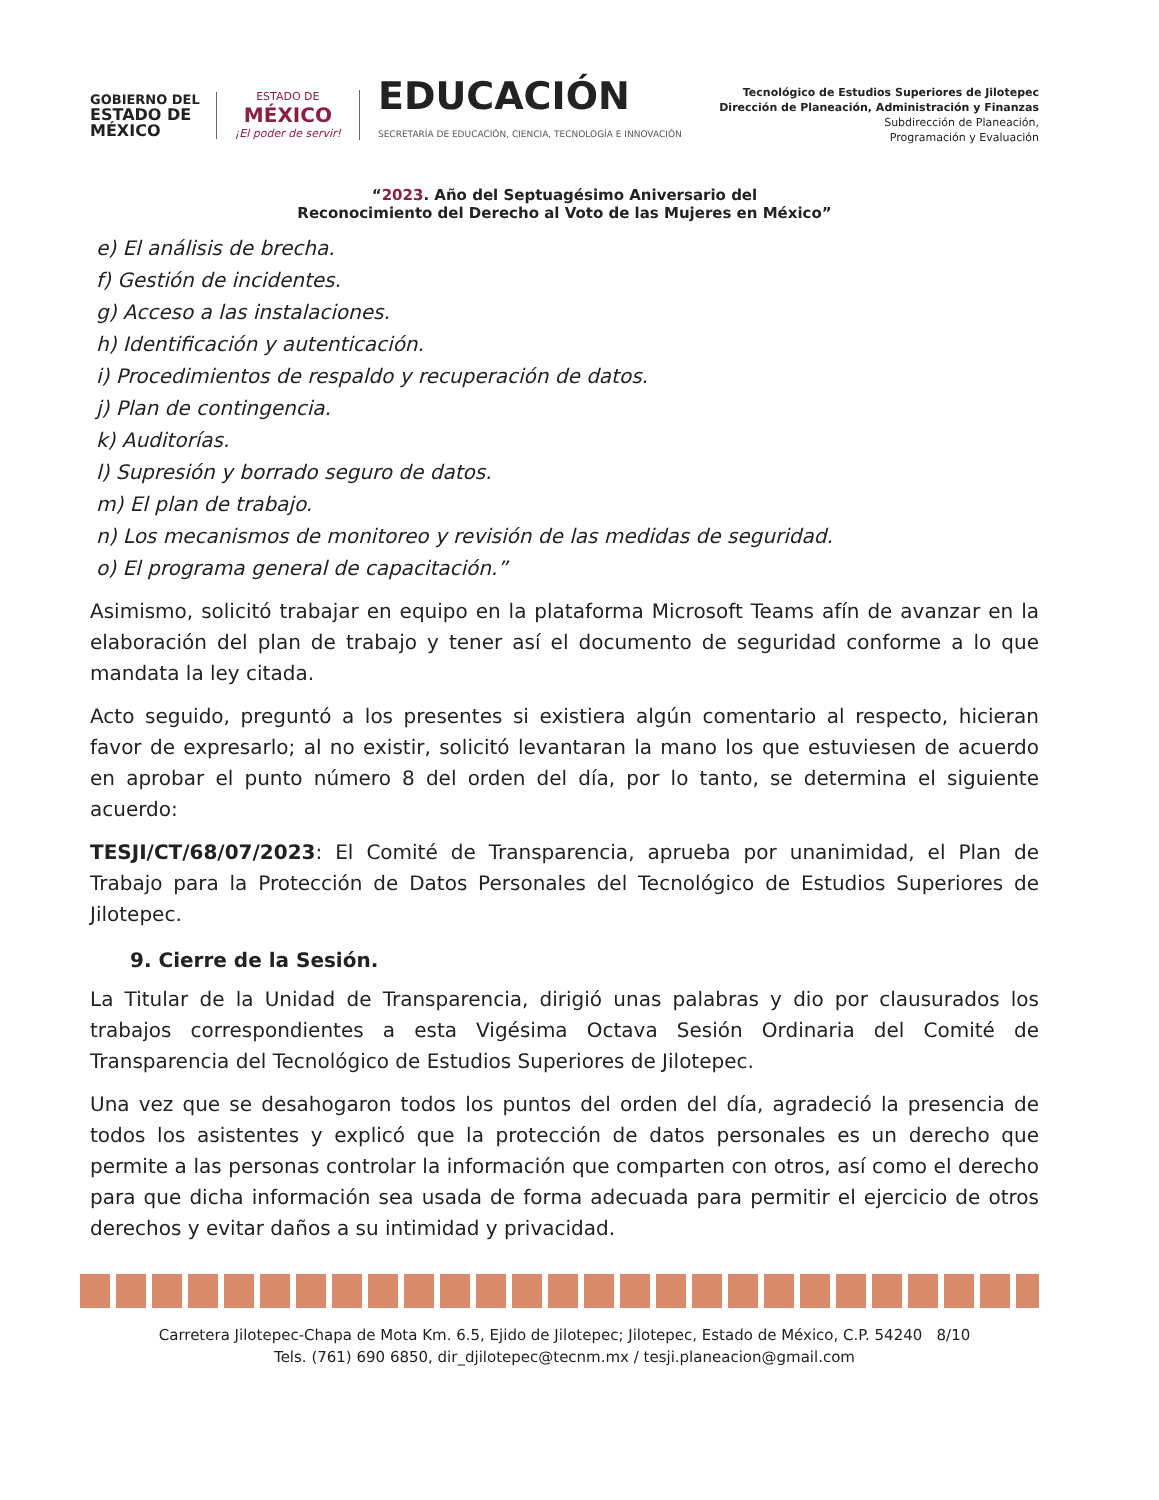GOBIERNO DEL
ESTADO DE
MÉXICO
ESTADO DE
MÉXICO
¡El poder de servir!
EDUCACIÓN
SECRETARÍA DE EDUCACIÓN, CIENCIA, TECNOLOGÍA E INNOVACIÓN
Tecnológico de Estudios Superiores de Jilotepec
Dirección de Planeación, Administración y Finanzas
Subdirección de Planeación,
Programación y Evaluación
“2023. Año del Septuagésimo Aniversario del
Reconocimiento del Derecho al Voto de las Mujeres en México”
e) El análisis de brecha.
f) Gestión de incidentes.
g) Acceso a las instalaciones.
h) Identificación y autenticación.
i) Procedimientos de respaldo y recuperación de datos.
j) Plan de contingencia.
k) Auditorías.
l) Supresión y borrado seguro de datos.
m) El plan de trabajo.
n) Los mecanismos de monitoreo y revisión de las medidas de seguridad.
o) El programa general de capacitación.”
Asimismo, solicitó trabajar en equipo en la plataforma Microsoft Teams afín de avanzar en la elaboración del plan de trabajo y tener así el documento de seguridad conforme a lo que mandata la ley citada.
Acto seguido, preguntó a los presentes si existiera algún comentario al respecto, hicieran favor de expresarlo; al no existir, solicitó levantaran la mano los que estuviesen de acuerdo en aprobar el punto número 8 del orden del día, por lo tanto, se determina el siguiente acuerdo:
TESJI/CT/68/07/2023: El Comité de Transparencia, aprueba por unanimidad, el Plan de Trabajo para la Protección de Datos Personales del Tecnológico de Estudios Superiores de Jilotepec.
9. Cierre de la Sesión.
La Titular de la Unidad de Transparencia, dirigió unas palabras y dio por clausurados los trabajos correspondientes a esta Vigésima Octava Sesión Ordinaria del Comité de Transparencia del Tecnológico de Estudios Superiores de Jilotepec.
Una vez que se desahogaron todos los puntos del orden del día, agradeció la presencia de todos los asistentes y explicó que la protección de datos personales es un derecho que permite a las personas controlar la información que comparten con otros, así como el derecho para que dicha información sea usada de forma adecuada para permitir el ejercicio de otros derechos y evitar daños a su intimidad y privacidad.
Carretera Jilotepec-Chapa de Mota Km. 6.5, Ejido de Jilotepec; Jilotepec, Estado de México, C.P. 54240 8/10
Tels. (761) 690 6850, dir_djilotepec@tecnm.mx / tesji.planeacion@gmail.com